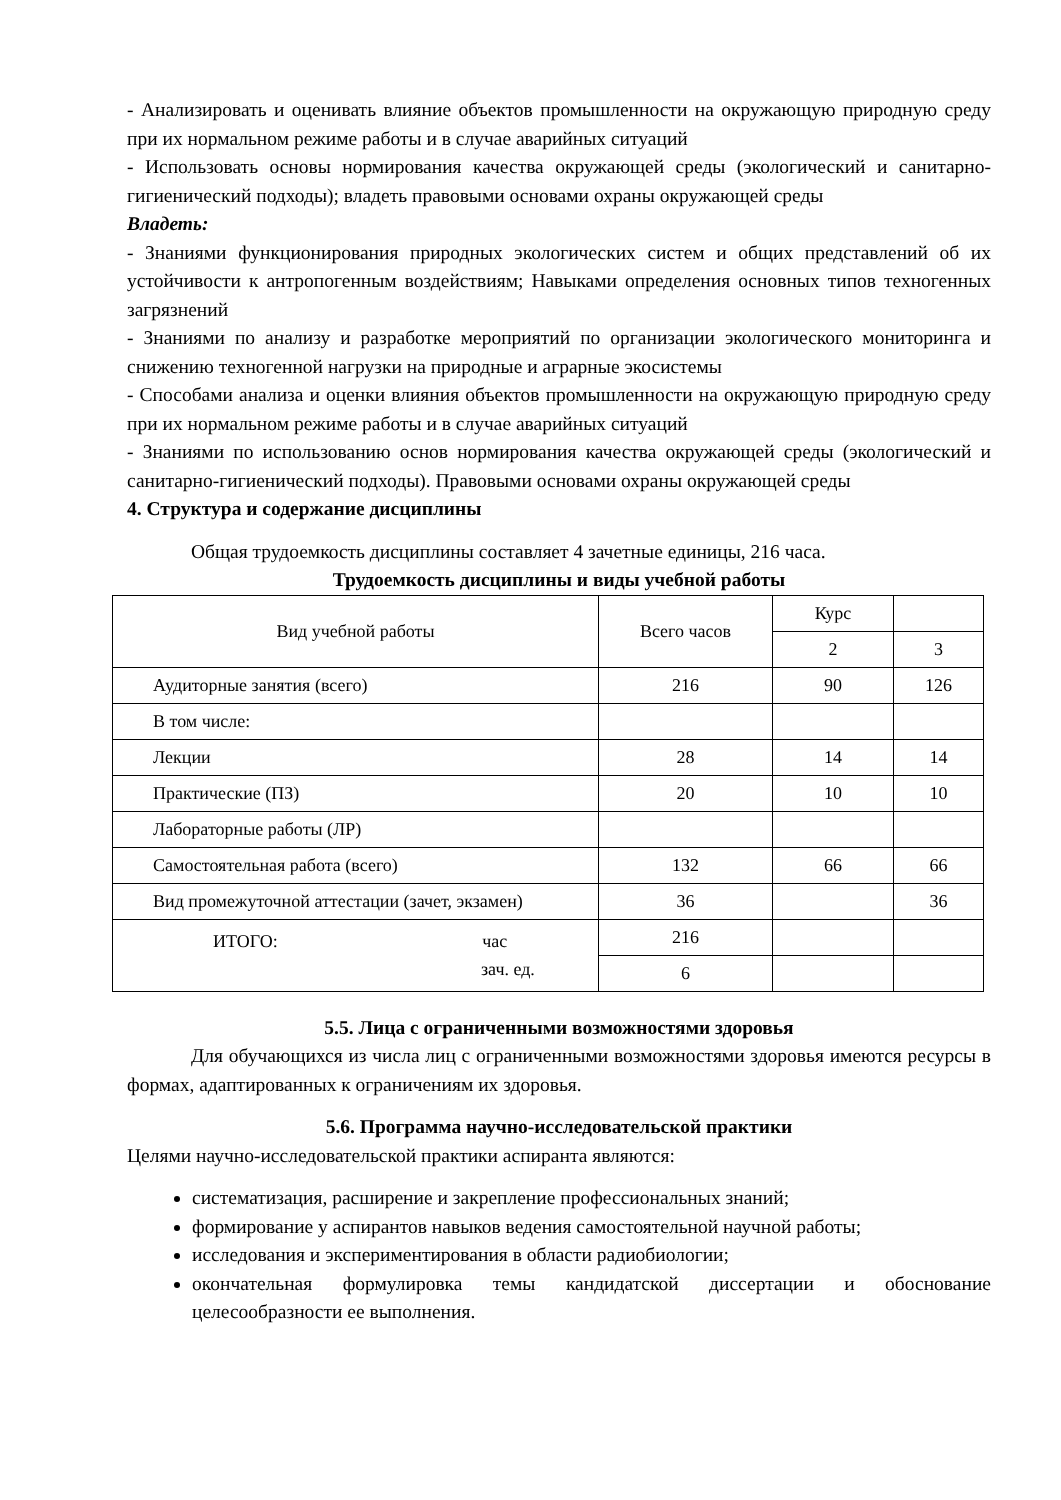- Анализировать и оценивать влияние объектов промышленности на окружающую природную среду при их нормальном режиме работы и в случае аварийных ситуаций
- Использовать основы нормирования качества окружающей среды (экологический и санитарно-гигиенический подходы); владеть правовыми основами охраны окружающей среды
Владеть:
- Знаниями функционирования природных экологических систем и общих представлений об их устойчивости к антропогенным воздействиям; Навыками определения основных типов техногенных загрязнений
- Знаниями по анализу и разработке мероприятий по организации экологического мониторинга и снижению техногенной нагрузки на природные и аграрные экосистемы
- Способами анализа и оценки влияния объектов промышленности на окружающую природную среду при их нормальном режиме работы и в случае аварийных ситуаций
- Знаниями по использованию основ нормирования качества окружающей среды (экологический и санитарно-гигиенический подходы). Правовыми основами охраны окружающей среды
4. Структура и содержание дисциплины
Общая трудоемкость дисциплины составляет 4 зачетные единицы, 216 часа.
Трудоемкость дисциплины и виды учебной работы
| Вид учебной работы | Всего часов | Курс | |
| | | 2 | 3 |
| Аудиторные занятия (всего) | 216 | 90 | 126 |
| В том числе: | | | |
| Лекции | 28 | 14 | 14 |
| Практические (ПЗ) | 20 | 10 | 10 |
| Лабораторные работы (ЛР) | | | |
| Самостоятельная работа (всего) | 132 | 66 | 66 |
| Вид промежуточной аттестации (зачет, экзамен) | 36 | | 36 |
| ИТОГО: час зач. ед. | 216 | | |
| | 6 | | |
5.5. Лица с ограниченными возможностями здоровья
Для обучающихся из числа лиц с ограниченными возможностями здоровья имеются ресурсы в формах, адаптированных к ограничениям их здоровья.
5.6. Программа научно-исследовательской практики
Целями научно-исследовательской практики аспиранта являются:
систематизация, расширение и закрепление профессиональных знаний;
формирование у аспирантов навыков ведения самостоятельной научной работы;
исследования и экспериментирования в области радиобиологии;
окончательная формулировка темы кандидатской диссертации и обоснование целесообразности ее выполнения.